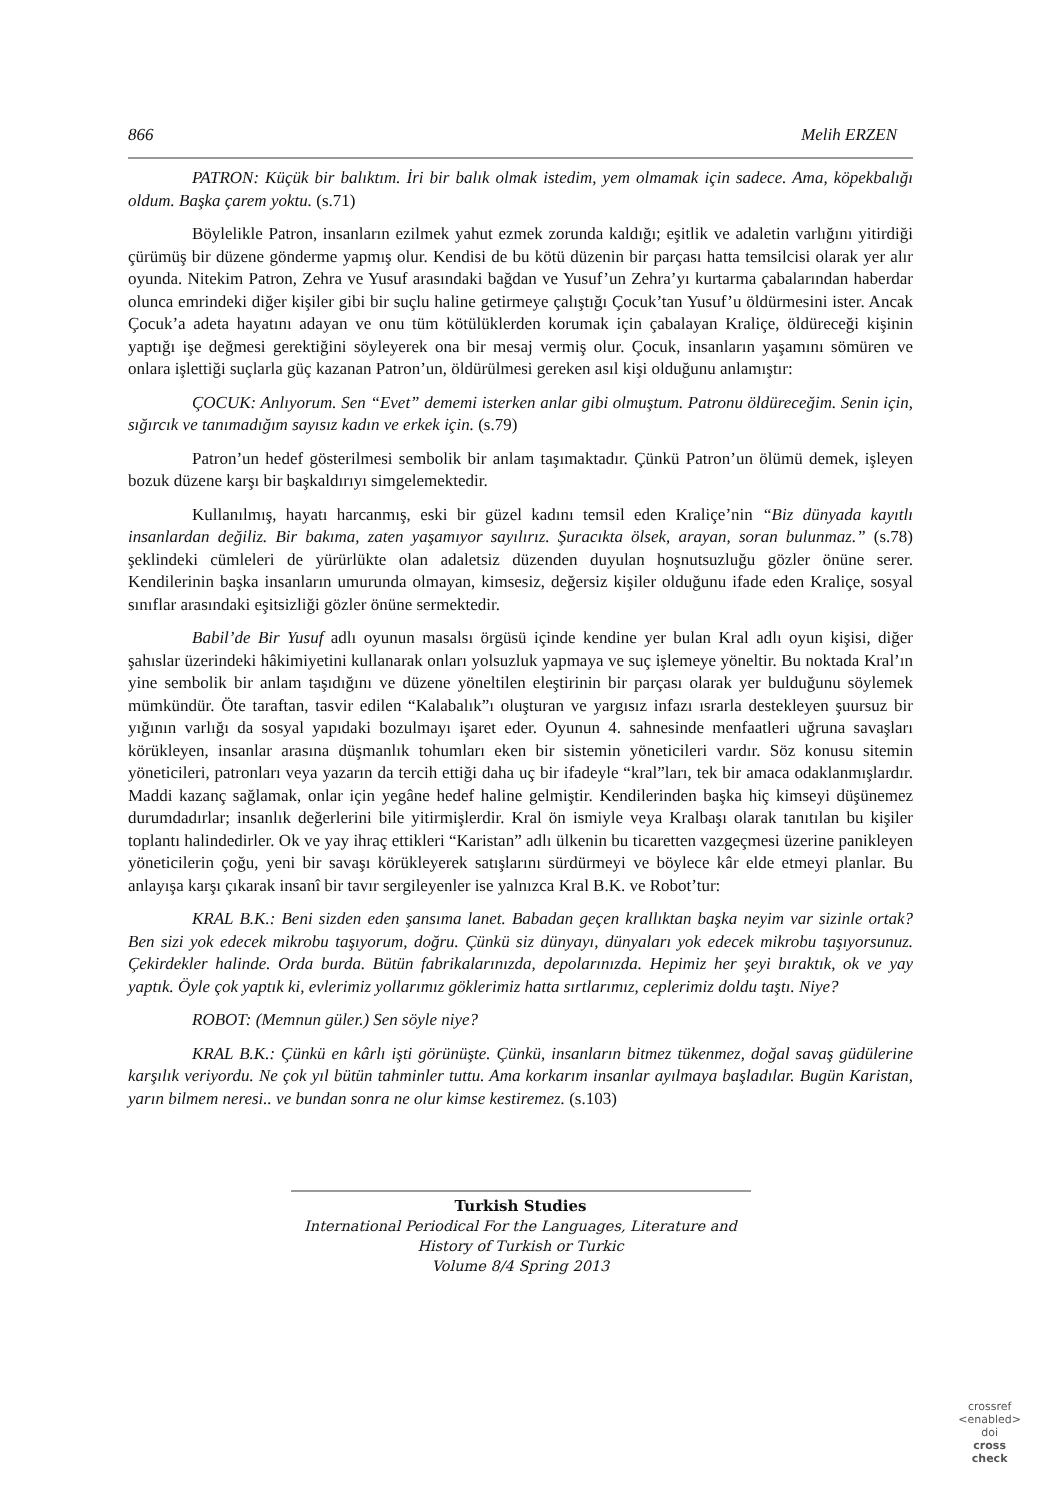866 Melih ERZEN
PATRON: Küçük bir balıktım. İri bir balık olmak istedim, yem olmamak için sadece. Ama, köpekbalığı oldum. Başka çarem yoktu. (s.71)
Böylelikle Patron, insanların ezilmek yahut ezmek zorunda kaldığı; eşitlik ve adaletin varlığını yitirdiği çürümüş bir düzene gönderme yapmış olur. Kendisi de bu kötü düzenin bir parçası hatta temsilcisi olarak yer alır oyunda. Nitekim Patron, Zehra ve Yusuf arasındaki bağdan ve Yusuf’un Zehra’yı kurtarma çabalarından haberdar olunca emrindeki diğer kişiler gibi bir suçlu haline getirmeye çalıştığı Çocuk’tan Yusuf’u öldürmesini ister. Ancak Çocuk’a adeta hayatını adayan ve onu tüm kötülüklerden korumak için çabalayan Kraliçe, öldüreceği kişinin yaptığı işe değmesi gerektiğini söyleyerek ona bir mesaj vermiş olur. Çocuk, insanların yaşamını sömüren ve onlara işlettiği suçlarla güç kazanan Patron’un, öldürülmesi gereken asıl kişi olduğunu anlamıştır:
ÇOCUK: Anlıyorum. Sen “Evet” dememi isterken anlar gibi olmuştum. Patronu öldüreceğim. Senin için, sığırcık ve tanımadığım sayısız kadın ve erkek için. (s.79)
Patron’un hedef gösterilmesi sembolik bir anlam taşımaktadır. Çünkü Patron’un ölümü demek, işleyen bozuk düzene karşı bir başkaldırıyı simgelemektedir.
Kullanılmış, hayatı harcanmış, eski bir güzel kadını temsil eden Kraliçe’nin “Biz dünyada kayıtlı insanlardan değiliz. Bir bakıma, zaten yaşamıyor sayılırız. Şuracıkta ölsek, arayan, soran bulunmaz.” (s.78) şeklindeki cümleleri de yürürlükte olan adaletsiz düzenden duyulan hoşnutsuzluğu gözler önüne serer. Kendilerinin başka insanların umurunda olmayan, kimsesiz, değersiz kişiler olduğunu ifade eden Kraliçe, sosyal sınıflar arasındaki eşitsizliği gözler önüne sermektedir.
Babil’de Bir Yusuf adlı oyunun masalsı örgüsü içinde kendine yer bulan Kral adlı oyun kişisi, diğer şahıslar üzerindeki hâkimiyetini kullanarak onları yolsuzluk yapmaya ve suç işlemeye yöneltir. Bu noktada Kral’ın yine sembolik bir anlam taşıdığını ve düzene yöneltilen eleştirinin bir parçası olarak yer bulduğunu söylemek mümkündür. Öte taraftan, tasvir edilen “Kalabalık”ı oluşturan ve yargısız infazı ısrarla destekleyen şuursuz bir yığının varlığı da sosyal yapıdaki bozulmayı işaret eder. Oyunun 4. sahnesinde menfaatleri uğruna savaşları körükleyen, insanlar arasına düşmanlık tohumları eken bir sistemin yöneticileri vardır. Söz konusu sitemin yöneticileri, patronları veya yazarın da tercih ettiği daha uç bir ifadeyle “kral”ları, tek bir amaca odaklanmışlardır. Maddi kazanç sağlamak, onlar için yegâne hedef haline gelmiştir. Kendilerinden başka hiç kimseyi düşünemez durumdadırlar; insanlık değerlerini bile yitirmişlerdir. Kral ön ismiyle veya Kralbaşı olarak tanıtılan bu kişiler toplantı halindedirler. Ok ve yay ihraç ettikleri “Karistan” adlı ülkenin bu ticaretten vazgeçmesi üzerine panikleyen yöneticilerin çoğu, yeni bir savaşı körükleyerek satışlarını sürdürmeyi ve böylece kâr elde etmeyi planlar. Bu anlayışa karşı çıkarak insanî bir tavır sergileyenler ise yalnızca Kral B.K. ve Robot’tur:
KRAL B.K.: Beni sizden eden şansıma lanet. Babadan geçen krallıktan başka neyim var sizinle ortak? Ben sizi yok edecek mikrobu taşıyorum, doğru. Çünkü siz dünyayı, dünyaları yok edecek mikrobu taşıyorsunuz. Çekirdekler halinde. Orda burda. Bütün fabrikalarınızda, depolarınızda. Hepimiz her şeyi bıraktık, ok ve yay yaptık. Öyle çok yaptık ki, evlerimiz yollarımız göklerimiz hatta sırtlarımız, ceplerimiz doldu taştı. Niye?
ROBOT: (Memnun güler.) Sen söyle niye?
KRAL B.K.: Çünkü en kârlı işti görünüşte. Çünkü, insanların bitmez tükenmez, doğal savaş güdülerine karşılık veriyordu. Ne çok yıl bütün tahminler tuttu. Ama korkarım insanlar ayılmaya başladılar. Bugün Karistan, yarın bilmem neresi.. ve bundan sonra ne olur kimse kestiremez. (s.103)
Turkish Studies
International Periodical For the Languages, Literature and History of Turkish or Turkic
Volume 8/4 Spring 2013
crossref
<enabled>
doi
cross
check